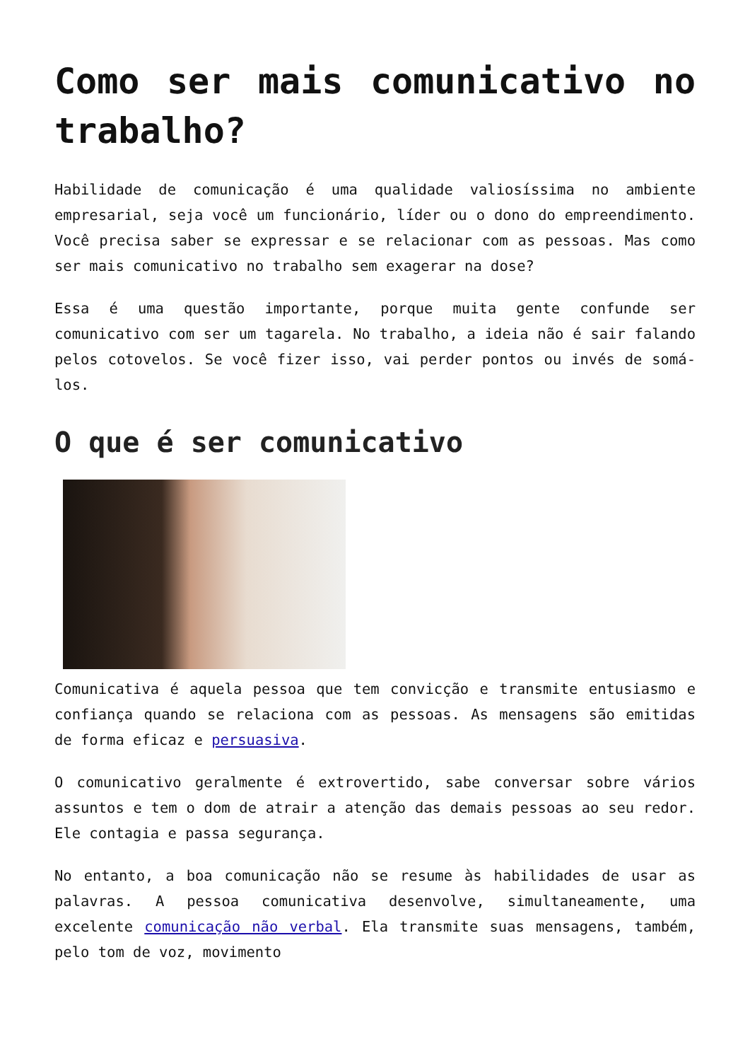Como ser mais comunicativo no trabalho?
Habilidade de comunicação é uma qualidade valiosíssima no ambiente empresarial, seja você um funcionário, líder ou o dono do empreendimento. Você precisa saber se expressar e se relacionar com as pessoas. Mas como ser mais comunicativo no trabalho sem exagerar na dose?
Essa é uma questão importante, porque muita gente confunde ser comunicativo com ser um tagarela. No trabalho, a ideia não é sair falando pelos cotovelos. Se você fizer isso, vai perder pontos ou invés de somá-los.
O que é ser comunicativo
Comunicativa é aquela pessoa que tem convicção e transmite entusiasmo e confiança quando se relaciona com as pessoas. As mensagens são emitidas de forma eficaz e persuasiva.
O comunicativo geralmente é extrovertido, sabe conversar sobre vários assuntos e tem o dom de atrair a atenção das demais pessoas ao seu redor. Ele contagia e passa segurança.
No entanto, a boa comunicação não se resume às habilidades de usar as palavras. A pessoa comunicativa desenvolve, simultaneamente, uma excelente comunicação não verbal. Ela transmite suas mensagens, também, pelo tom de voz, movimento